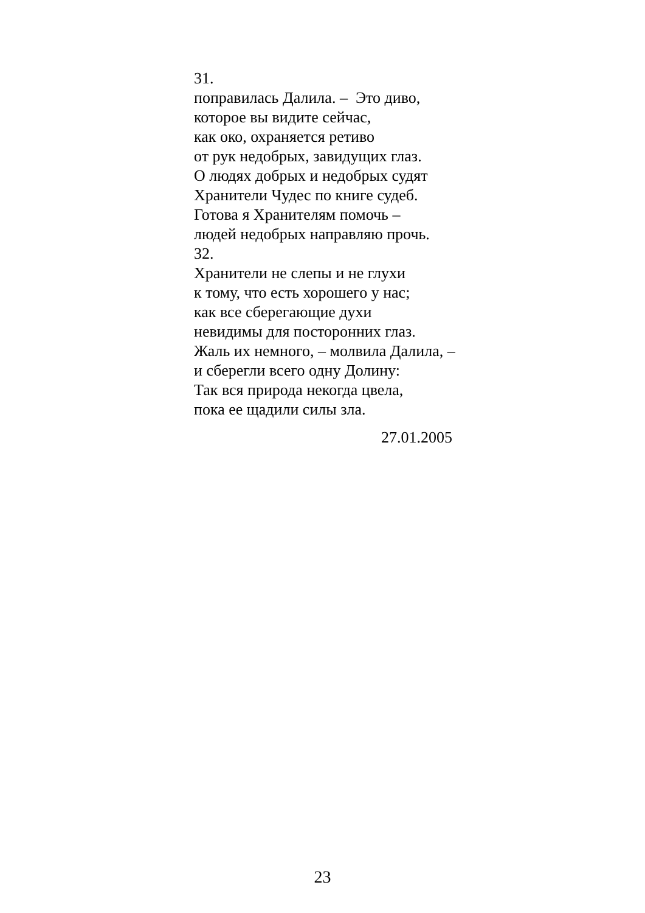31.
поправилась Далила. – Это диво,
которое вы видите сейчас,
как око, охраняется ретиво
от рук недобрых, завидущих глаз.
О людях добрых и недобрых судят
Хранители Чудес по книге судеб.
Готова я Хранителям помочь –
людей недобрых направляю прочь.
32.
Хранители не слепы и не глухи
к тому, что есть хорошего у нас;
как все сберегающие духи
невидимы для посторонних глаз.
Жаль их немного, – молвила Далила, –
и сберегли всего одну Долину:
Так вся природа некогда цвела,
пока ее щадили силы зла.
27.01.2005
23